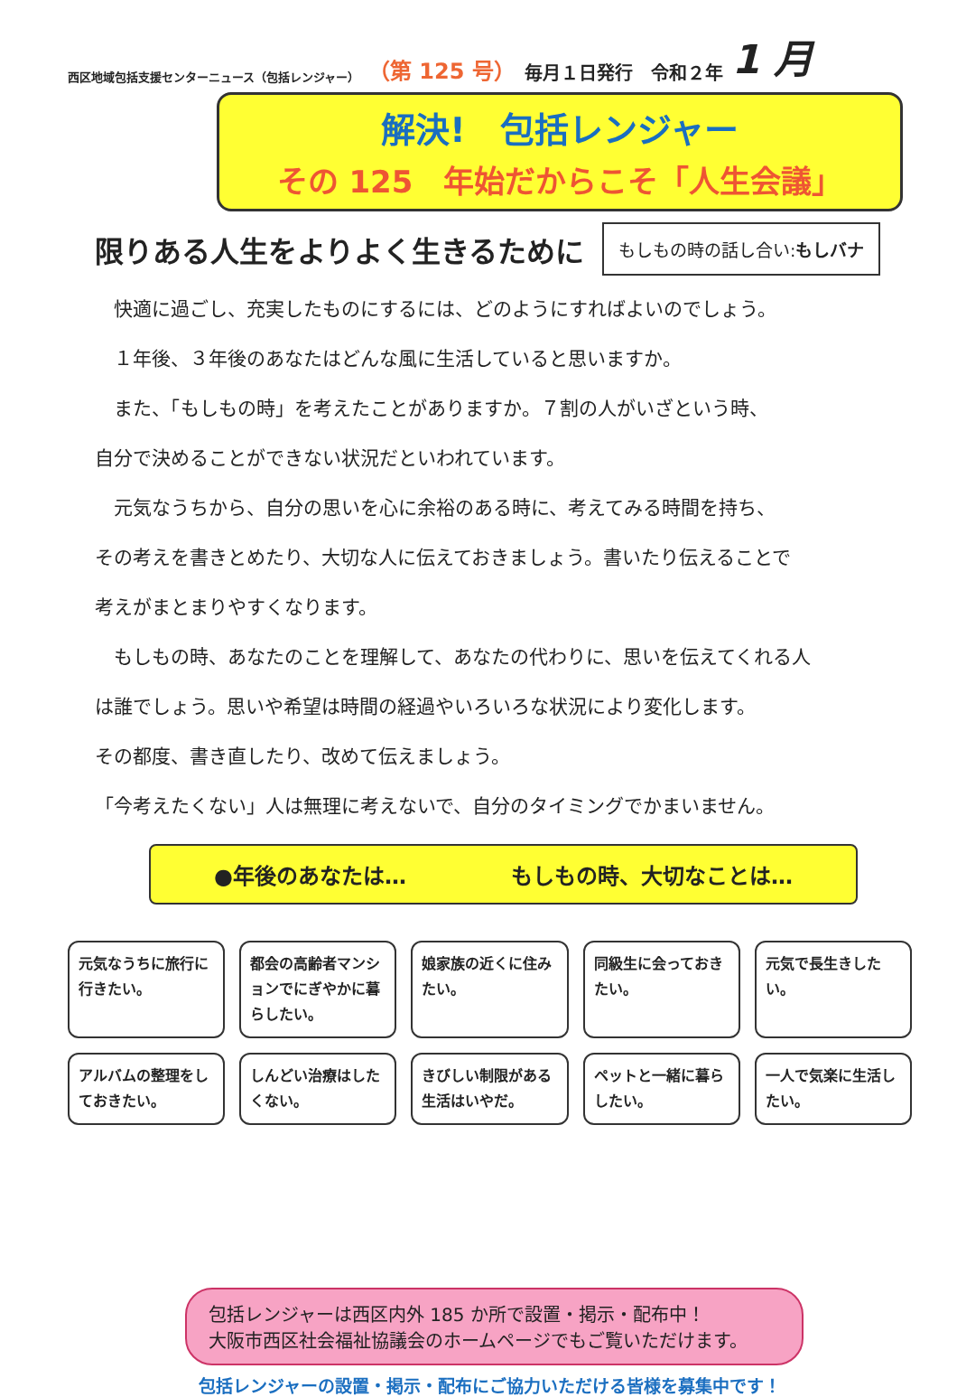西区地域包括支援センターニュース（包括レンジャー） （第 125 号） 毎月１日発行　令和２年 1 月
解決!　包括レンジャー
その 125　年始だからこそ「人生会議」
限りある人生をよりよく生きるために
もしもの時の話し合い:もしバナ
　快適に過ごし、充実したものにするには、どのようにすればよいのでしょう。
　１年後、３年後のあなたはどんな風に生活していると思いますか。
　また、「もしもの時」を考えたことがありますか。７割の人がいざという時、
自分で決めることができない状況だといわれています。
　元気なうちから、自分の思いを心に余裕のある時に、考えてみる時間を持ち、
その考えを書きとめたり、大切な人に伝えておきましょう。書いたり伝えることで
考えがまとまりやすくなります。
　もしもの時、あなたのことを理解して、あなたの代わりに、思いを伝えてくれる人
は誰でしょう。思いや希望は時間の経過やいろいろな状況により変化します。
その都度、書き直したり、改めて伝えましょう。
「今考えたくない」人は無理に考えないで、自分のタイミングでかまいません。
●年後のあなたは… もしもの時、大切なことは…
元気なうちに旅行に行きたい。
都会の高齢者マンションでにぎやかに暮らしたい。
娘家族の近くに住みたい。
同級生に会っておきたい。
元気で長生きしたい。
アルバムの整理をしておきたい。
しんどい治療はしたくない。
きびしい制限がある生活はいやだ。
ペットと一緒に暮らしたい。
一人で気楽に生活したい。
包括レンジャーは西区内外 185 か所で設置・掲示・配布中！
大阪市西区社会福祉協議会のホームページでもご覧いただけます。
包括レンジャーの設置・掲示・配布にご協力いただける皆様を募集中です！